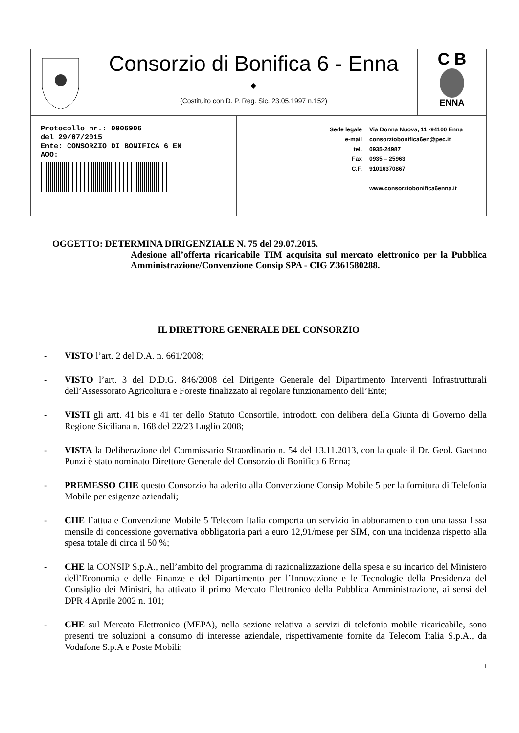Consorzio di Bonifica 6 - Enna
———— ◆ ————
(Costituito con D. P. Reg. Sic. 23.05.1997 n.152)
C B
ENNA
Protocollo nr.: 0006906
del 29/07/2015
Ente: CONSORZIO DI BONIFICA 6 EN
AOO:
Sede legale
e-mail
tel.
Fax
C.F.
Via Donna Nuova, 11 -94100 Enna
consorziobonifica6en@pec.it
0935-24987
0935 – 25963
91016370867
www.consorziobonifica6enna.it
OGGETTO: DETERMINA DIRIGENZIALE N. 75 del 29.07.2015.
Adesione all’offerta ricaricabile TIM acquisita sul mercato elettronico per la Pubblica Amministrazione/Convenzione Consip SPA - CIG Z361580288.
IL DIRETTORE GENERALE DEL CONSORZIO
- VISTO l’art. 2 del D.A. n. 661/2008;
- VISTO l’art. 3 del D.D.G. 846/2008 del Dirigente Generale del Dipartimento Interventi Infrastrutturali dell’Assessorato Agricoltura e Foreste finalizzato al regolare funzionamento dell’Ente;
- VISTI gli artt. 41 bis e 41 ter dello Statuto Consortile, introdotti con delibera della Giunta di Governo della Regione Siciliana n. 168 del 22/23 Luglio 2008;
- VISTA la Deliberazione del Commissario Straordinario n. 54 del 13.11.2013, con la quale il Dr. Geol. Gaetano Punzi è stato nominato Direttore Generale del Consorzio di Bonifica 6 Enna;
- PREMESSO CHE questo Consorzio ha aderito alla Convenzione Consip Mobile 5 per la fornitura di Telefonia Mobile per esigenze aziendali;
- CHE l’attuale Convenzione Mobile 5 Telecom Italia comporta un servizio in abbonamento con una tassa fissa mensile di concessione governativa obbligatoria pari a euro 12,91/mese per SIM, con una incidenza rispetto alla spesa totale di circa il 50 %;
- CHE la CONSIP S.p.A., nell’ambito del programma di razionalizzazione della spesa e su incarico del Ministero dell’Economia e delle Finanze e del Dipartimento per l’Innovazione e le Tecnologie della Presidenza del Consiglio dei Ministri, ha attivato il primo Mercato Elettronico della Pubblica Amministrazione, ai sensi del DPR 4 Aprile 2002 n. 101;
- CHE sul Mercato Elettronico (MEPA), nella sezione relativa a servizi di telefonia mobile ricaricabile, sono presenti tre soluzioni a consumo di interesse aziendale, rispettivamente fornite da Telecom Italia S.p.A., da Vodafone S.p.A e Poste Mobili;
1